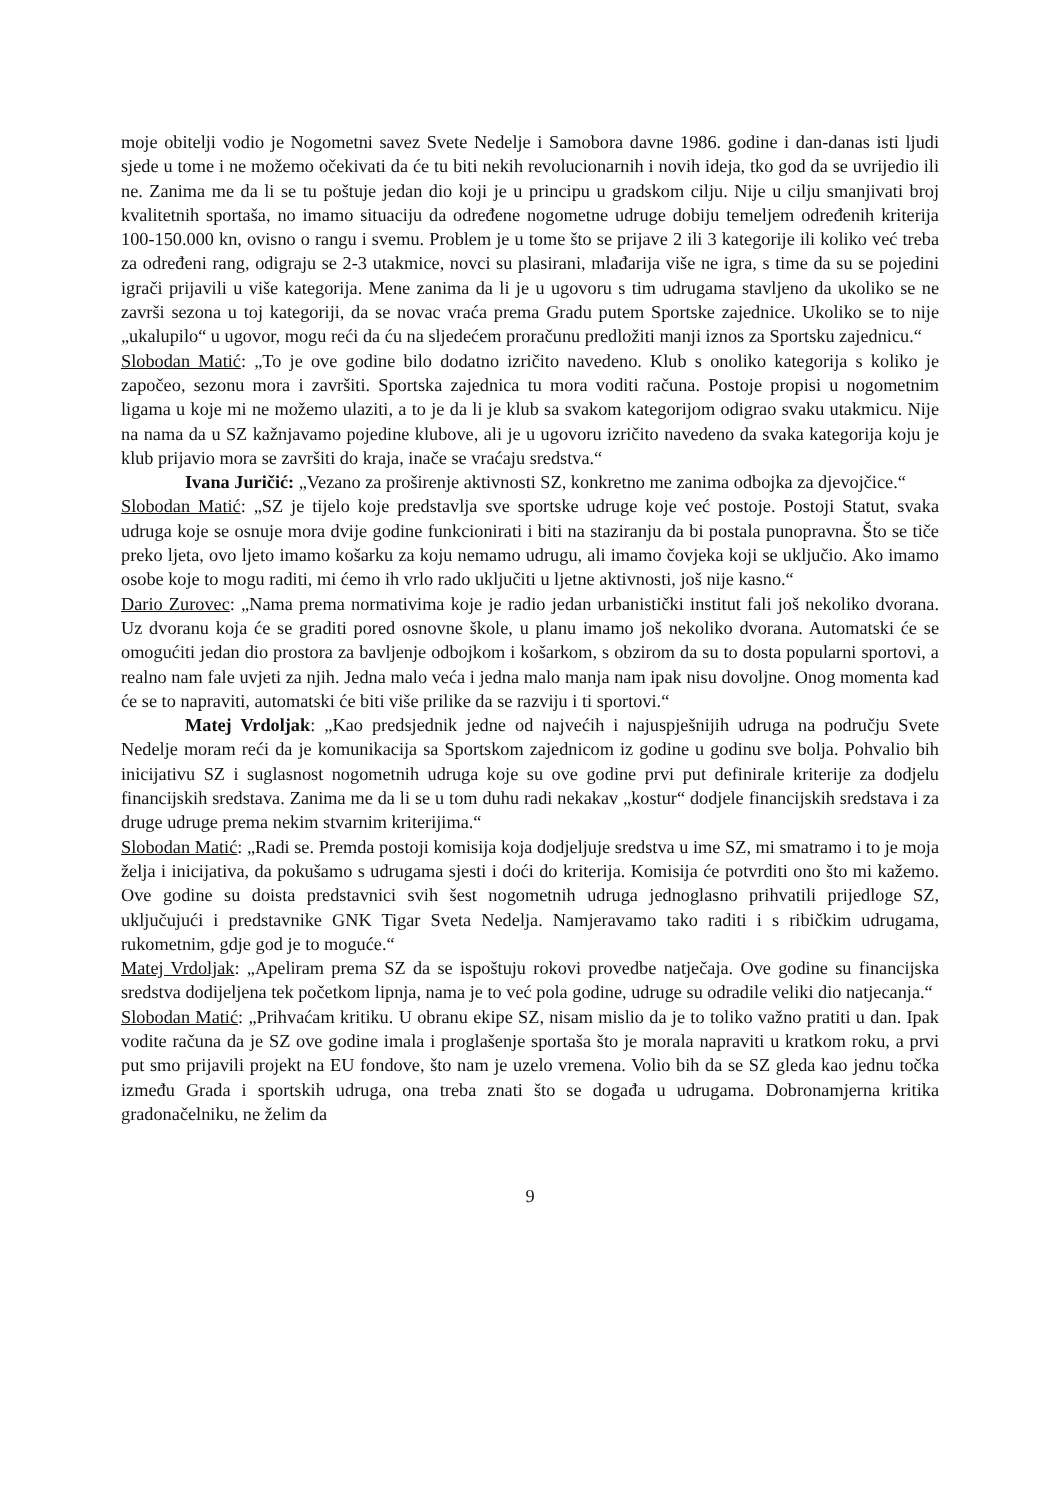moje obitelji vodio je Nogometni savez Svete Nedelje i Samobora davne 1986. godine i dan-danas isti ljudi sjede u tome i ne možemo očekivati da će tu biti nekih revolucionarnih i novih ideja, tko god da se uvrijedio ili ne. Zanima me da li se tu poštuje jedan dio koji je u principu u gradskom cilju. Nije u cilju smanjivati broj kvalitetnih sportaša, no imamo situaciju da određene nogometne udruge dobiju temeljem određenih kriterija 100-150.000 kn, ovisno o rangu i svemu. Problem je u tome što se prijave 2 ili 3 kategorije ili koliko već treba za određeni rang, odigraju se 2-3 utakmice, novci su plasirani, mlađarija više ne igra, s time da su se pojedini igrači prijavili u više kategorija. Mene zanima da li je u ugovoru s tim udrugama stavljeno da ukoliko se ne završi sezona u toj kategoriji, da se novac vraća prema Gradu putem Sportske zajednice. Ukoliko se to nije „ukalupilo“ u ugovor, mogu reći da ću na sljedećem proračunu predložiti manji iznos za Sportsku zajednicu.“
Slobodan Matić: „To je ove godine bilo dodatno izričito navedeno. Klub s onoliko kategorija s koliko je započeo, sezonu mora i završiti. Sportska zajednica tu mora voditi računa. Postoje propisi u nogometnim ligama u koje mi ne možemo ulaziti, a to je da li je klub sa svakom kategorijom odigrao svaku utakmicu. Nije na nama da u SZ kažnjavamo pojedine klubove, ali je u ugovoru izričito navedeno da svaka kategorija koju je klub prijavio mora se završiti do kraja, inače se vraćaju sredstva.“
Ivana Juričić: „Vezano za proširenje aktivnosti SZ, konkretno me zanima odbojka za djevojčice.“
Slobodan Matić: „SZ je tijelo koje predstavlja sve sportske udruge koje već postoje. Postoji Statut, svaka udruga koje se osnuje mora dvije godine funkcionirati i biti na staziranju da bi postala punopravna. Što se tiče preko ljeta, ovo ljeto imamo košarku za koju nemamo udrugu, ali imamo čovjeka koji se uključio. Ako imamo osobe koje to mogu raditi, mi ćemo ih vrlo rado uključiti u ljetne aktivnosti, još nije kasno.“
Dario Zurovec: „Nama prema normativima koje je radio jedan urbanistički institut fali još nekoliko dvorana. Uz dvoranu koja će se graditi pored osnovne škole, u planu imamo još nekoliko dvorana. Automatski će se omogućiti jedan dio prostora za bavljenje odbojkom i košarkom, s obzirom da su to dosta popularni sportovi, a realno nam fale uvjeti za njih. Jedna malo veća i jedna malo manja nam ipak nisu dovoljne. Onog momenta kad će se to napraviti, automatski će biti više prilike da se razviju i ti sportovi.“
Matej Vrdoljak: „Kao predsjednik jedne od najvećih i najuspješnijih udruga na području Svete Nedelje moram reći da je komunikacija sa Sportskom zajednicom iz godine u godinu sve bolja. Pohvalio bih inicijativu SZ i suglasnost nogometnih udruga koje su ove godine prvi put definirale kriterije za dodjelu financijskih sredstava. Zanima me da li se u tom duhu radi nekakav „kostur“ dodjele financijskih sredstava i za druge udruge prema nekim stvarnim kriterijima.“
Slobodan Matić: „Radi se. Premda postoji komisija koja dodjeljuje sredstva u ime SZ, mi smatramo i to je moja želja i inicijativa, da pokušamo s udrugama sjesti i doći do kriterija. Komisija će potvrditi ono što mi kažemo. Ove godine su doista predstavnici svih šest nogometnih udruga jednoglasno prihvatili prijedloge SZ, uključujući i predstavnike GNK Tigar Sveta Nedelja. Namjeravamo tako raditi i s ribičkim udrugama, rukometnim, gdje god je to moguće.“
Matej Vrdoljak: „Apeliram prema SZ da se ispoštuju rokovi provedbe natječaja. Ove godine su financijska sredstva dodijeljena tek početkom lipnja, nama je to već pola godine, udruge su odradile veliki dio natjecanja.“
Slobodan Matić: „Prihvaćam kritiku. U obranu ekipe SZ, nisam mislio da je to toliko važno pratiti u dan. Ipak vodite računa da je SZ ove godine imala i proglašenje sportaša što je morala napraviti u kratkom roku, a prvi put smo prijavili projekt na EU fondove, što nam je uzelo vremena. Volio bih da se SZ gleda kao jednu točka između Grada i sportskih udruga, ona treba znati što se događa u udrugama. Dobronamjerna kritika gradonačelniku, ne želim da
9